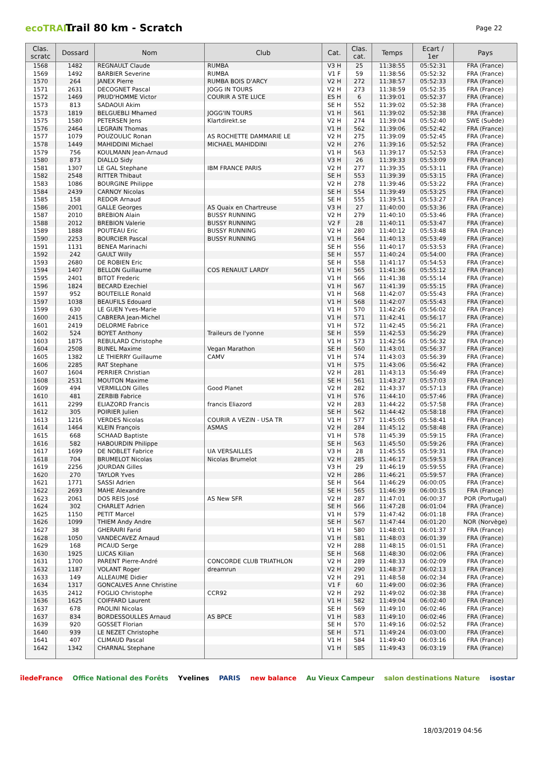ecoTRAIL
Trail 80 km - Scratch
Page 22
| Clas. scratc | Dossard | Nom | Club | Cat. | Clas. cat. | Temps | Ecart / 1er | Pays |
| --- | --- | --- | --- | --- | --- | --- | --- | --- |
| 1568 | 1482 | REGNAULT Claude | RUMBA | V3 H | 25 | 11:38:55 | 05:52:31 | FRA (France) |
| 1569 | 1492 | BARBIER Severine | RUMBA | V1 F | 59 | 11:38:56 | 05:52:32 | FRA (France) |
| 1570 | 264 | JANEX Pierre | RUMBA BOIS D'ARCY | V2 H | 272 | 11:38:57 | 05:52:33 | FRA (France) |
| 1571 | 2631 | DECOGNET Pascal | JOGG IN TOURS | V2 H | 273 | 11:38:59 | 05:52:35 | FRA (France) |
| 1572 | 1469 | PRUD'HOMME Victor | COURIR A STE LUCE | ES H | 6 | 11:39:01 | 05:52:37 | FRA (France) |
| 1573 | 813 | SADAOUI Akim | | SE H | 552 | 11:39:02 | 05:52:38 | FRA (France) |
| 1573 | 1819 | BELGUEBLI Mhamed | JOGG'IN TOURS | V1 H | 561 | 11:39:02 | 05:52:38 | FRA (France) |
| 1575 | 1580 | PETERSEN Jens | Klartdirekt.se | V2 H | 274 | 11:39:04 | 05:52:40 | SWE (Suède) |
| 1576 | 2464 | LEGRAIN Thomas | | V1 H | 562 | 11:39:06 | 05:52:42 | FRA (France) |
| 1577 | 1079 | POUZOULIC Ronan | AS ROCHETTE DAMMARIE LE | V2 H | 275 | 11:39:09 | 05:52:45 | FRA (France) |
| 1578 | 1449 | MAHIDDINI Michael | MICHAEL MAHIDDINI | V2 H | 276 | 11:39:16 | 05:52:52 | FRA (France) |
| 1579 | 756 | KOULMANN Jean-Arnaud | | V1 H | 563 | 11:39:17 | 05:52:53 | FRA (France) |
| 1580 | 873 | DIALLO Sidy | | V3 H | 26 | 11:39:33 | 05:53:09 | FRA (France) |
| 1581 | 1307 | LE GAL Stephane | IBM FRANCE PARIS | V2 H | 277 | 11:39:35 | 05:53:11 | FRA (France) |
| 1582 | 2548 | RITTER Thibaut | | SE H | 553 | 11:39:39 | 05:53:15 | FRA (France) |
| 1583 | 1086 | BOURGINE Philippe | | V2 H | 278 | 11:39:46 | 05:53:22 | FRA (France) |
| 1584 | 2439 | CARNOY Nicolas | | SE H | 554 | 11:39:49 | 05:53:25 | FRA (France) |
| 1585 | 158 | REDOR Arnaud | | SE H | 555 | 11:39:51 | 05:53:27 | FRA (France) |
| 1586 | 2001 | GALLE Georges | AS Quaix en Chartreuse | V3 H | 27 | 11:40:00 | 05:53:36 | FRA (France) |
| 1587 | 2010 | BREBION Alain | BUSSY RUNNING | V2 H | 279 | 11:40:10 | 05:53:46 | FRA (France) |
| 1588 | 2012 | BREBION Valerie | BUSSY RUNNING | V2 F | 28 | 11:40:11 | 05:53:47 | FRA (France) |
| 1589 | 1888 | POUTEAU Eric | BUSSY RUNNING | V2 H | 280 | 11:40:12 | 05:53:48 | FRA (France) |
| 1590 | 2253 | BOURCIER Pascal | BUSSY RUNNING | V1 H | 564 | 11:40:13 | 05:53:49 | FRA (France) |
| 1591 | 1131 | BENEA Marinachi | | SE H | 556 | 11:40:17 | 05:53:53 | FRA (France) |
| 1592 | 242 | GAULT Willy | | SE H | 557 | 11:40:24 | 05:54:00 | FRA (France) |
| 1593 | 2680 | DE ROBIEN Eric | | SE H | 558 | 11:41:17 | 05:54:53 | FRA (France) |
| 1594 | 1407 | BELLON Guillaume | COS RENAULT LARDY | V1 H | 565 | 11:41:36 | 05:55:12 | FRA (France) |
| 1595 | 2401 | BITOT Frederic | | V1 H | 566 | 11:41:38 | 05:55:14 | FRA (France) |
| 1596 | 1824 | BECARD Ezechiel | | V1 H | 567 | 11:41:39 | 05:55:15 | FRA (France) |
| 1597 | 952 | BOUTEILLE Ronald | | V1 H | 568 | 11:42:07 | 05:55:43 | FRA (France) |
| 1597 | 1038 | BEAUFILS Edouard | | V1 H | 568 | 11:42:07 | 05:55:43 | FRA (France) |
| 1599 | 630 | LE GUEN Yves-Marie | | V1 H | 570 | 11:42:26 | 05:56:02 | FRA (France) |
| 1600 | 2415 | CABRERA Jean-Michel | | V1 H | 571 | 11:42:41 | 05:56:17 | FRA (France) |
| 1601 | 2419 | DELORME Fabrice | | V1 H | 572 | 11:42:45 | 05:56:21 | FRA (France) |
| 1602 | 524 | BOYET Anthony | Traileurs de l'yonne | SE H | 559 | 11:42:53 | 05:56:29 | FRA (France) |
| 1603 | 1875 | REBULARD Christophe | | V1 H | 573 | 11:42:56 | 05:56:32 | FRA (France) |
| 1604 | 2508 | BUNEL Maxime | Vegan Marathon | SE H | 560 | 11:43:01 | 05:56:37 | FRA (France) |
| 1605 | 1382 | LE THIERRY Guillaume | CAMV | V1 H | 574 | 11:43:03 | 05:56:39 | FRA (France) |
| 1606 | 2285 | RAT Stephane | | V1 H | 575 | 11:43:06 | 05:56:42 | FRA (France) |
| 1607 | 1604 | PERRIER Christian | | V2 H | 281 | 11:43:13 | 05:56:49 | FRA (France) |
| 1608 | 2531 | MOUTON Maxime | | SE H | 561 | 11:43:27 | 05:57:03 | FRA (France) |
| 1609 | 494 | VERMILLON Gilles | Good Planet | V2 H | 282 | 11:43:37 | 05:57:13 | FRA (France) |
| 1610 | 481 | ZERBIB Fabrice | | V1 H | 576 | 11:44:10 | 05:57:46 | FRA (France) |
| 1611 | 2299 | ELIAZORD Francis | francis Eliazord | V2 H | 283 | 11:44:22 | 05:57:58 | FRA (France) |
| 1612 | 305 | POIRIER Julien | | SE H | 562 | 11:44:42 | 05:58:18 | FRA (France) |
| 1613 | 1216 | VERDES Nicolas | COURIR A VEZIN - USA TR | V1 H | 577 | 11:45:05 | 05:58:41 | FRA (France) |
| 1614 | 1464 | KLEIN François | ASMAS | V2 H | 284 | 11:45:12 | 05:58:48 | FRA (France) |
| 1615 | 668 | SCHAAD Baptiste | | V1 H | 578 | 11:45:39 | 05:59:15 | FRA (France) |
| 1616 | 582 | HABOURDIN Philippe | | SE H | 563 | 11:45:50 | 05:59:26 | FRA (France) |
| 1617 | 1699 | DE NOBLET Fabrice | UA VERSAILLES | V3 H | 28 | 11:45:55 | 05:59:31 | FRA (France) |
| 1618 | 704 | BRUMELOT Nicolas | Nicolas Brumelot | V2 H | 285 | 11:46:17 | 05:59:53 | FRA (France) |
| 1619 | 2256 | JOURDAN Gilles | | V3 H | 29 | 11:46:19 | 05:59:55 | FRA (France) |
| 1620 | 270 | TAYLOR Yves | | V2 H | 286 | 11:46:21 | 05:59:57 | FRA (France) |
| 1621 | 1771 | SASSI Adrien | | SE H | 564 | 11:46:29 | 06:00:05 | FRA (France) |
| 1622 | 2693 | MAHE Alexandre | | SE H | 565 | 11:46:39 | 06:00:15 | FRA (France) |
| 1623 | 2061 | DOS REIS José | AS New SFR | V2 H | 287 | 11:47:01 | 06:00:37 | POR (Portugal) |
| 1624 | 302 | CHARLET Adrien | | SE H | 566 | 11:47:28 | 06:01:04 | FRA (France) |
| 1625 | 1150 | PETIT Marcel | | V1 H | 579 | 11:47:42 | 06:01:18 | FRA (France) |
| 1626 | 1099 | THIEM Andy Andre | | SE H | 567 | 11:47:44 | 06:01:20 | NOR (Norvège) |
| 1627 | 38 | GHERAIRI Farid | | V1 H | 580 | 11:48:01 | 06:01:37 | FRA (France) |
| 1628 | 1050 | VANDECAVEZ Arnaud | | V1 H | 581 | 11:48:03 | 06:01:39 | FRA (France) |
| 1629 | 168 | PICAUD Serge | | V2 H | 288 | 11:48:15 | 06:01:51 | FRA (France) |
| 1630 | 1925 | LUCAS Kilian | | SE H | 568 | 11:48:30 | 06:02:06 | FRA (France) |
| 1631 | 1700 | PARENT Pierre-André | CONCORDE CLUB TRIATHLON | V2 H | 289 | 11:48:33 | 06:02:09 | FRA (France) |
| 1632 | 1187 | VOLANT Roger | dreamrun | V2 H | 290 | 11:48:37 | 06:02:13 | FRA (France) |
| 1633 | 149 | ALLEAUME Didier | | V2 H | 291 | 11:48:58 | 06:02:34 | FRA (France) |
| 1634 | 1317 | GONCALVES Anne Christine | | V1 F | 60 | 11:49:00 | 06:02:36 | FRA (France) |
| 1635 | 2412 | FOGLIO Christophe | CCR92 | V2 H | 292 | 11:49:02 | 06:02:38 | FRA (France) |
| 1636 | 1625 | COIFFARD Laurent | | V1 H | 582 | 11:49:04 | 06:02:40 | FRA (France) |
| 1637 | 678 | PAOLINI Nicolas | | SE H | 569 | 11:49:10 | 06:02:46 | FRA (France) |
| 1637 | 834 | BORDESSOULLES Arnaud | AS BPCE | V1 H | 583 | 11:49:10 | 06:02:46 | FRA (France) |
| 1639 | 920 | GOSSET Florian | | SE H | 570 | 11:49:16 | 06:02:52 | FRA (France) |
| 1640 | 939 | LE NEZET Christophe | | SE H | 571 | 11:49:24 | 06:03:00 | FRA (France) |
| 1641 | 407 | CLIMAUD Pascal | | V1 H | 584 | 11:49:40 | 06:03:16 | FRA (France) |
| 1642 | 1342 | CHARNAL Stephane | | V1 H | 585 | 11:49:43 | 06:03:19 | FRA (France) |
îledeFrance Office National des Forêts Yvelines PARIS new balance Au Vieux Campeur salon destinations Nature isostar
18/03/2019 04:56